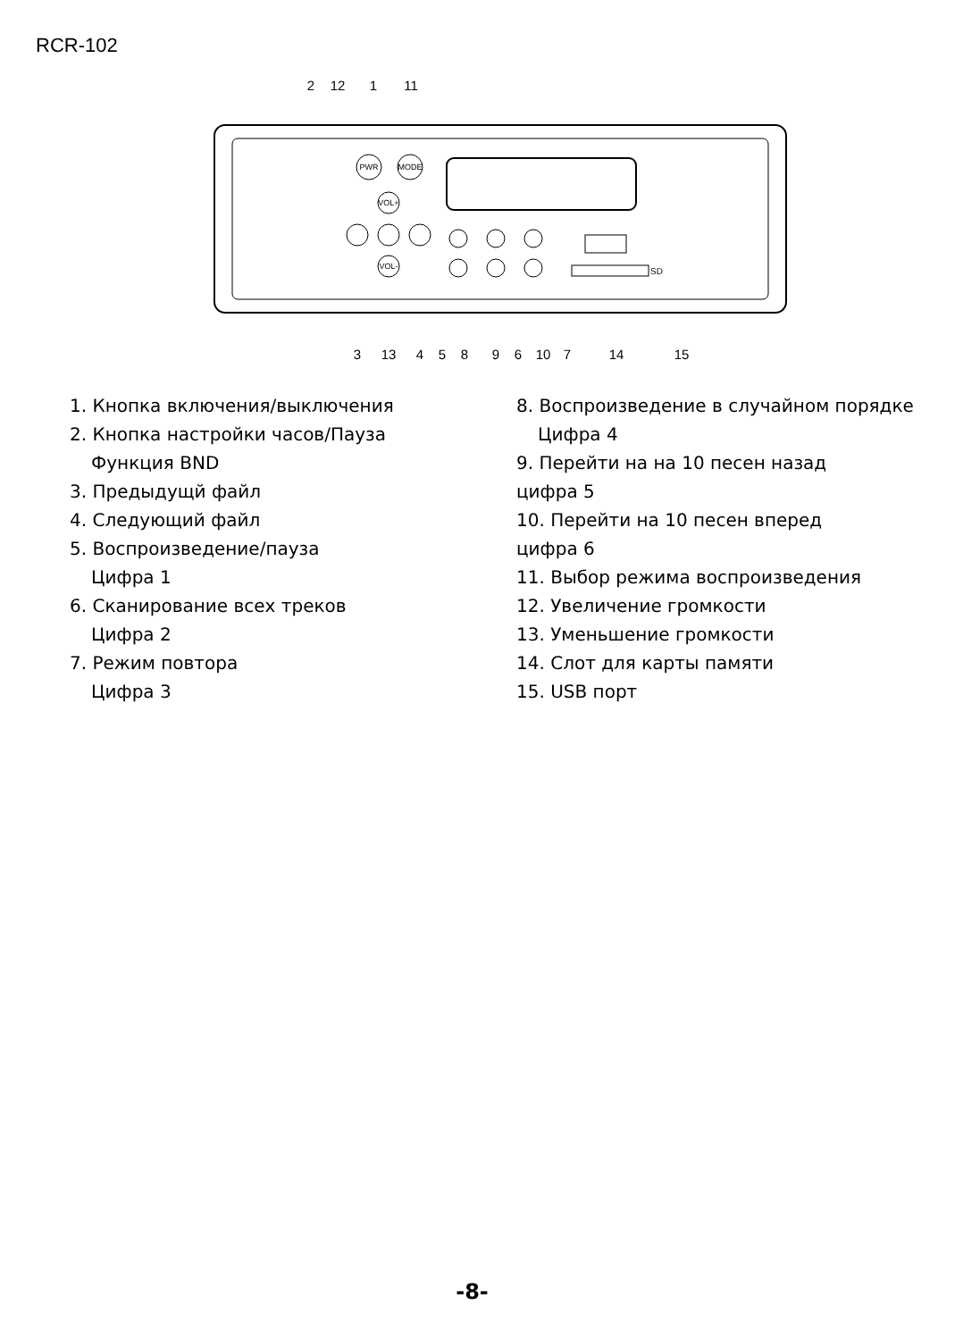RCR-102
PWR
MODE
VOL+
VOL-
SD
2
12
1
11
3
13
4
5
8
9
6
10
7
14
15
1. Кнопка включения/выключения
2. Кнопка настройки часов/Пауза
Функция BND
3. Предыдущй файл
4. Следующий файл
5. Воспроизведение/пауза
Цифра 1
6. Сканирование всех треков
Цифра 2
7. Режим повтора
Цифра 3
8. Воспроизведение в случайном порядке
Цифра 4
9. Перейти на на 10 песен назад
цифра 5
10. Перейти на 10 песен вперед
цифра 6
11. Выбор режима воспроизведения
12. Увеличение громкости
13. Уменьшение громкости
14. Слот для карты памяти
15. USB порт
-8-